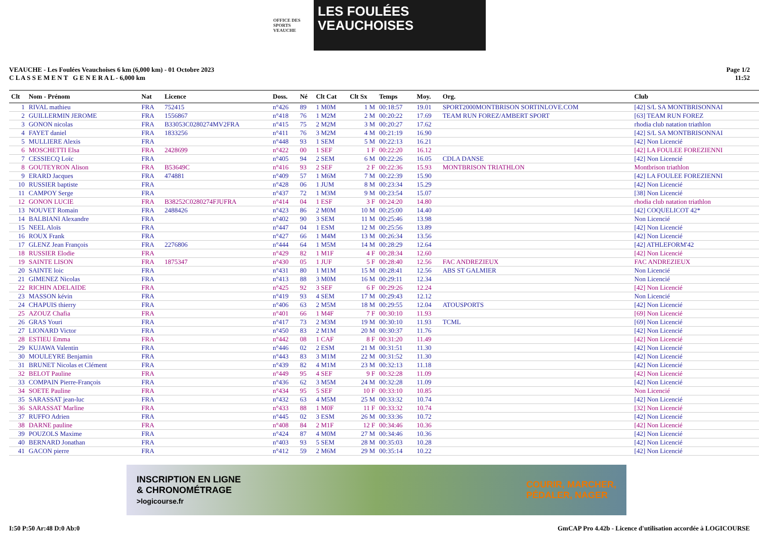OFFICE DES SPORTS VEAUCHE
LES FOULÉES
VEAUCHOISES
VEAUCHE - Les Foulées Veauchoises 6 km (6,000 km) - 01 Octobre 2023
C L A S S E M E N T G E N E R A L - 6,000 km
Page 1/2
11:52
| Clt | Nom - Prénom | Nat | Licence | Doss. | Né | Clt Cat | Clt Sx | Temps | Moy. | Org. | Club |
| --- | --- | --- | --- | --- | --- | --- | --- | --- | --- | --- | --- |
| 1 | RIVAL mathieu | FRA | 752415 | n°426 | 89 | 1 M0M | 1 M | 00:18:57 | 19.01 | SPORT2000MONTBRISON SORTINLOVE.COM | [42] S/L SA MONTBRISONNAI |
| 2 | GUILLERMIN JEROME | FRA | 1556867 | n°418 | 76 | 1 M2M | 2 M | 00:20:22 | 17.69 | TEAM RUN FOREZ/AMBERT SPORT | [63] TEAM RUN FOREZ |
| 3 | GONON nicolas | FRA | B33053C0280274MV2FRA | n°415 | 75 | 2 M2M | 3 M | 00:20:27 | 17.62 | | rhodia club natation triathlon |
| 4 | FAYET daniel | FRA | 1833256 | n°411 | 76 | 3 M2M | 4 M | 00:21:19 | 16.90 | | [42] S/L SA MONTBRISONNAI |
| 5 | MULLIERE Alexis | FRA | | n°448 | 93 | 1 SEM | 5 M | 00:22:13 | 16.21 | | [42] Non Licencié |
| 6 | MOSCHETTI Elsa | FRA | 2428699 | n°422 | 00 | 1 SEF | 1 F | 00:22:20 | 16.12 | | [42] LA FOULEE FOREZIENNI |
| 7 | CESSIECQ Loïc | FRA | | n°405 | 94 | 2 SEM | 6 M | 00:22:26 | 16.05 | CDLA DANSE | [42] Non Licencié |
| 8 | GOUTEYRON Alison | FRA | B53649C | n°416 | 93 | 2 SEF | 2 F | 00:22:36 | 15.93 | MONTBRISON TRIATHLON | Montbrison triathlon |
| 9 | ERARD Jacques | FRA | 474881 | n°409 | 57 | 1 M6M | 7 M | 00:22:39 | 15.90 | | [42] LA FOULEE FOREZIENNI |
| 10 | RUSSIER baptiste | FRA | | n°428 | 06 | 1 JUM | 8 M | 00:23:34 | 15.29 | | [42] Non Licencié |
| 11 | CAMPOY Serge | FRA | | n°437 | 72 | 1 M3M | 9 M | 00:23:54 | 15.07 | | [38] Non Licencié |
| 12 | GONON LUCIE | FRA | B38252C0280274FJUFRA | n°414 | 04 | 1 ESF | 3 F | 00:24:20 | 14.80 | | rhodia club natation triathlon |
| 13 | NOUVET Romain | FRA | 2488426 | n°423 | 86 | 2 M0M | 10 M | 00:25:00 | 14.40 | | [42] COQUELICOT 42* |
| 14 | BALBIANI Alexandre | FRA | | n°402 | 90 | 3 SEM | 11 M | 00:25:46 | 13.98 | | Non Licencié |
| 15 | NEEL Aloïs | FRA | | n°447 | 04 | 1 ESM | 12 M | 00:25:56 | 13.89 | | [42] Non Licencié |
| 16 | ROUX Frank | FRA | | n°427 | 66 | 1 M4M | 13 M | 00:26:34 | 13.56 | | [42] Non Licencié |
| 17 | GLENZ Jean François | FRA | 2276806 | n°444 | 64 | 1 M5M | 14 M | 00:28:29 | 12.64 | | [42] ATHLEFORM'42 |
| 18 | RUSSIER Elodie | FRA | | n°429 | 82 | 1 M1F | 4 F | 00:28:34 | 12.60 | | [42] Non Licencié |
| 19 | SAINTE LISON | FRA | 1875347 | n°430 | 05 | 1 JUF | 5 F | 00:28:40 | 12.56 | FAC ANDREZIEUX | FAC ANDREZIEUX |
| 20 | SAINTE loic | FRA | | n°431 | 80 | 1 M1M | 15 M | 00:28:41 | 12.56 | ABS ST GALMIER | Non Licencié |
| 21 | GIMENEZ Nicolas | FRA | | n°413 | 88 | 3 M0M | 16 M | 00:29:11 | 12.34 | | Non Licencié |
| 22 | RICHIN ADELAIDE | FRA | | n°425 | 92 | 3 SEF | 6 F | 00:29:26 | 12.24 | | [42] Non Licencié |
| 23 | MASSON kévin | FRA | | n°419 | 93 | 4 SEM | 17 M | 00:29:43 | 12.12 | | Non Licencié |
| 24 | CHAPUIS thierry | FRA | | n°406 | 63 | 2 M5M | 18 M | 00:29:55 | 12.04 | ATOUSPORTS | [42] Non Licencié |
| 25 | AZOUZ Chafia | FRA | | n°401 | 66 | 1 M4F | 7 F | 00:30:10 | 11.93 | | [69] Non Licencié |
| 26 | GRAS Youri | FRA | | n°417 | 73 | 2 M3M | 19 M | 00:30:10 | 11.93 | TCML | [69] Non Licencié |
| 27 | LIONARD Victor | FRA | | n°450 | 83 | 2 M1M | 20 M | 00:30:37 | 11.76 | | [42] Non Licencié |
| 28 | ESTIEU Emma | FRA | | n°442 | 08 | 1 CAF | 8 F | 00:31:20 | 11.49 | | [42] Non Licencié |
| 29 | KUJAWA Valentin | FRA | | n°446 | 02 | 2 ESM | 21 M | 00:31:51 | 11.30 | | [42] Non Licencié |
| 30 | MOULEYRE Benjamin | FRA | | n°443 | 83 | 3 M1M | 22 M | 00:31:52 | 11.30 | | [42] Non Licencié |
| 31 | BRUNET Nicolas et Clément | FRA | | n°439 | 82 | 4 M1M | 23 M | 00:32:13 | 11.18 | | [42] Non Licencié |
| 32 | BELOT Pauline | FRA | | n°449 | 95 | 4 SEF | 9 F | 00:32:28 | 11.09 | | [42] Non Licencié |
| 33 | COMPAIN Pierre-François | FRA | | n°436 | 62 | 3 M5M | 24 M | 00:32:28 | 11.09 | | [42] Non Licencié |
| 34 | SOETE Pauline | FRA | | n°434 | 95 | 5 SEF | 10 F | 00:33:10 | 10.85 | | Non Licencié |
| 35 | SARASSAT jean-luc | FRA | | n°432 | 63 | 4 M5M | 25 M | 00:33:32 | 10.74 | | [42] Non Licencié |
| 36 | SARASSAT Marline | FRA | | n°433 | 88 | 1 M0F | 11 F | 00:33:32 | 10.74 | | [32] Non Licencié |
| 37 | RUFFO Adrien | FRA | | n°445 | 02 | 3 ESM | 26 M | 00:33:36 | 10.72 | | [42] Non Licencié |
| 38 | DARNE pauline | FRA | | n°408 | 84 | 2 M1F | 12 F | 00:34:46 | 10.36 | | [42] Non Licencié |
| 39 | POUZOLS Maxime | FRA | | n°424 | 87 | 4 M0M | 27 M | 00:34:46 | 10.36 | | [42] Non Licencié |
| 40 | BERNARD Jonathan | FRA | | n°403 | 93 | 5 SEM | 28 M | 00:35:03 | 10.28 | | [42] Non Licencié |
| 41 | GACON pierre | FRA | | n°412 | 59 | 2 M6M | 29 M | 00:35:14 | 10.22 | | [42] Non Licencié |
INSCRIPTION EN LIGNE
& CHRONOMÉTRAGE
>logicourse.fr
COURIR, MARCHER,
PÉDALER, NAGER
I:50 P:50 Ar:48 D:0 Ab:0 GmCAP Pro 4.42b - Licence d'utilisation accordée à LOGICOURSE